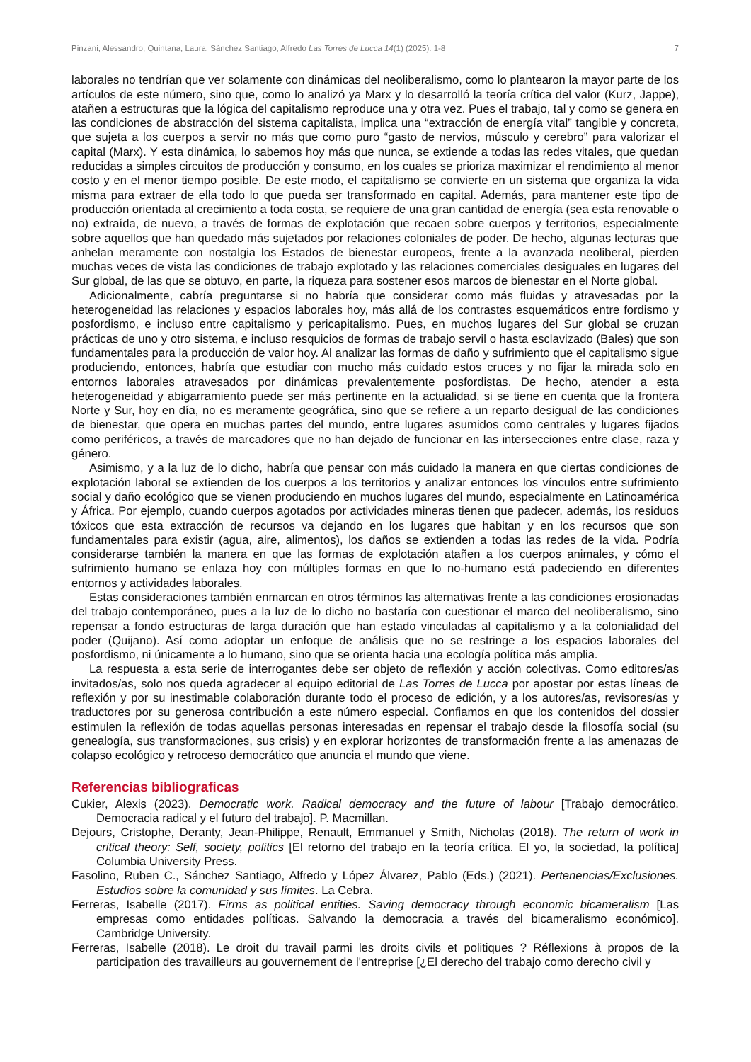Pinzani, Alessandro; Quintana, Laura; Sánchez Santiago, Alfredo Las Torres de Lucca 14(1) (2025): 1-8 7
laborales no tendrían que ver solamente con dinámicas del neoliberalismo, como lo plantearon la mayor parte de los artículos de este número, sino que, como lo analizó ya Marx y lo desarrolló la teoría crítica del valor (Kurz, Jappe), atañen a estructuras que la lógica del capitalismo reproduce una y otra vez. Pues el trabajo, tal y como se genera en las condiciones de abstracción del sistema capitalista, implica una “extracción de energía vital” tangible y concreta, que sujeta a los cuerpos a servir no más que como puro “gasto de nervios, músculo y cerebro” para valorizar el capital (Marx). Y esta dinámica, lo sabemos hoy más que nunca, se extiende a todas las redes vitales, que quedan reducidas a simples circuitos de producción y consumo, en los cuales se prioriza maximizar el rendimiento al menor costo y en el menor tiempo posible. De este modo, el capitalismo se convierte en un sistema que organiza la vida misma para extraer de ella todo lo que pueda ser transformado en capital. Además, para mantener este tipo de producción orientada al crecimiento a toda costa, se requiere de una gran cantidad de energía (sea esta renovable o no) extraída, de nuevo, a través de formas de explotación que recaen sobre cuerpos y territorios, especialmente sobre aquellos que han quedado más sujetados por relaciones coloniales de poder. De hecho, algunas lecturas que anhelan meramente con nostalgia los Estados de bienestar europeos, frente a la avanzada neoliberal, pierden muchas veces de vista las condiciones de trabajo explotado y las relaciones comerciales desiguales en lugares del Sur global, de las que se obtuvo, en parte, la riqueza para sostener esos marcos de bienestar en el Norte global.
Adicionalmente, cabría preguntarse si no habría que considerar como más fluidas y atravesadas por la heterogeneidad las relaciones y espacios laborales hoy, más allá de los contrastes esquemáticos entre fordismo y posfordismo, e incluso entre capitalismo y pericapitalismo. Pues, en muchos lugares del Sur global se cruzan prácticas de uno y otro sistema, e incluso resquicios de formas de trabajo servil o hasta esclavizado (Bales) que son fundamentales para la producción de valor hoy. Al analizar las formas de daño y sufrimiento que el capitalismo sigue produciendo, entonces, habría que estudiar con mucho más cuidado estos cruces y no fijar la mirada solo en entornos laborales atravesados por dinámicas prevalentemente posfordistas. De hecho, atender a esta heterogeneidad y abigarramiento puede ser más pertinente en la actualidad, si se tiene en cuenta que la frontera Norte y Sur, hoy en día, no es meramente geográfica, sino que se refiere a un reparto desigual de las condiciones de bienestar, que opera en muchas partes del mundo, entre lugares asumidos como centrales y lugares fijados como periféricos, a través de marcadores que no han dejado de funcionar en las intersecciones entre clase, raza y género.
Asimismo, y a la luz de lo dicho, habría que pensar con más cuidado la manera en que ciertas condiciones de explotación laboral se extienden de los cuerpos a los territorios y analizar entonces los vínculos entre sufrimiento social y daño ecológico que se vienen produciendo en muchos lugares del mundo, especialmente en Latinoamérica y África. Por ejemplo, cuando cuerpos agotados por actividades mineras tienen que padecer, además, los residuos tóxicos que esta extracción de recursos va dejando en los lugares que habitan y en los recursos que son fundamentales para existir (agua, aire, alimentos), los daños se extienden a todas las redes de la vida. Podría considerarse también la manera en que las formas de explotación atañen a los cuerpos animales, y cómo el sufrimiento humano se enlaza hoy con múltiples formas en que lo no-humano está padeciendo en diferentes entornos y actividades laborales.
Estas consideraciones también enmarcan en otros términos las alternativas frente a las condiciones erosionadas del trabajo contemporáneo, pues a la luz de lo dicho no bastaría con cuestionar el marco del neoliberalismo, sino repensar a fondo estructuras de larga duración que han estado vinculadas al capitalismo y a la colonialidad del poder (Quijano). Así como adoptar un enfoque de análisis que no se restringe a los espacios laborales del posfordismo, ni únicamente a lo humano, sino que se orienta hacia una ecología política más amplia.
La respuesta a esta serie de interrogantes debe ser objeto de reflexión y acción colectivas. Como editores/as invitados/as, solo nos queda agradecer al equipo editorial de Las Torres de Lucca por apostar por estas líneas de reflexión y por su inestimable colaboración durante todo el proceso de edición, y a los autores/as, revisores/as y traductores por su generosa contribución a este número especial. Confiamos en que los contenidos del dossier estimulen la reflexión de todas aquellas personas interesadas en repensar el trabajo desde la filosofía social (su genealogía, sus transformaciones, sus crisis) y en explorar horizontes de transformación frente a las amenazas de colapso ecológico y retroceso democrático que anuncia el mundo que viene.
Referencias bibliograficas
Cukier, Alexis (2023). Democratic work. Radical democracy and the future of labour [Trabajo democrático. Democracia radical y el futuro del trabajo]. P. Macmillan.
Dejours, Cristophe, Deranty, Jean-Philippe, Renault, Emmanuel y Smith, Nicholas (2018). The return of work in critical theory: Self, society, politics [El retorno del trabajo en la teoría crítica. El yo, la sociedad, la política] Columbia University Press.
Fasolino, Ruben C., Sánchez Santiago, Alfredo y López Álvarez, Pablo (Eds.) (2021). Pertenencias/Exclusiones. Estudios sobre la comunidad y sus límites. La Cebra.
Ferreras, Isabelle (2017). Firms as political entities. Saving democracy through economic bicameralism [Las empresas como entidades políticas. Salvando la democracia a través del bicameralismo económico]. Cambridge University.
Ferreras, Isabelle (2018). Le droit du travail parmi les droits civils et politiques ? Réflexions à propos de la participation des travailleurs au gouvernement de l'entreprise [¿El derecho del trabajo como derecho civil y